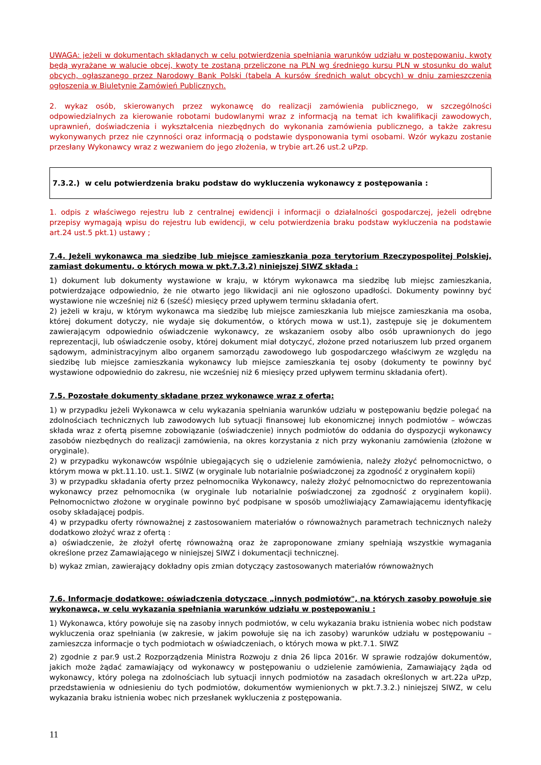UWAGA: jeżeli w dokumentach składanych w celu potwierdzenia spełniania warunków udziału w postępowaniu, kwoty będą wyrażane w walucie obcej, kwoty te zostaną przeliczone na PLN wg średniego kursu PLN w stosunku do walut obcych, ogłaszanego przez Narodowy Bank Polski (tabela A kursów średnich walut obcych) w dniu zamieszczenia ogłoszenia w Biuletynie Zamówień Publicznych.
2. wykaz osób, skierowanych przez wykonawcę do realizacji zamówienia publicznego, w szczególności odpowiedzialnych za kierowanie robotami budowlanymi wraz z informacją na temat ich kwalifikacji zawodowych, uprawnień, doświadczenia i wykształcenia niezbędnych do wykonania zamówienia publicznego, a także zakresu wykonywanych przez nie czynności oraz informacją o podstawie dysponowania tymi osobami. Wzór wykazu zostanie przesłany Wykonawcy wraz z wezwaniem do jego złożenia, w trybie art.26 ust.2 uPzp.
7.3.2.) w celu potwierdzenia braku podstaw do wykluczenia wykonawcy z postępowania :
1. odpis z właściwego rejestru lub z centralnej ewidencji i informacji o działalności gospodarczej, jeżeli odrębne przepisy wymagają wpisu do rejestru lub ewidencji, w celu potwierdzenia braku podstaw wykluczenia na podstawie art.24 ust.5 pkt.1) ustawy ;
7.4. Jeżeli wykonawca ma siedzibę lub miejsce zamieszkania poza terytorium Rzeczypospolitej Polskiej, zamiast dokumentu, o których mowa w pkt.7.3.2) niniejszej SIWZ składa :
1) dokument lub dokumenty wystawione w kraju, w którym wykonawca ma siedzibę lub miejsc zamieszkania, potwierdzające odpowiednio, że nie otwarto jego likwidacji ani nie ogłoszono upadłości. Dokumenty powinny być wystawione nie wcześniej niż 6 (sześć) miesięcy przed upływem terminu składania ofert.
2) jeżeli w kraju, w którym wykonawca ma siedzibę lub miejsce zamieszkania lub miejsce zamieszkania ma osoba, której dokument dotyczy, nie wydaje się dokumentów, o których mowa w ust.1), zastępuje się je dokumentem zawierającym odpowiednio oświadczenie wykonawcy, ze wskazaniem osoby albo osób uprawnionych do jego reprezentacji, lub oświadczenie osoby, której dokument miał dotyczyć, złożone przed notariuszem lub przed organem sądowym, administracyjnym albo organem samorządu zawodowego lub gospodarczego właściwym ze względu na siedzibę lub miejsce zamieszkania wykonawcy lub miejsce zamieszkania tej osoby (dokumenty te powinny być wystawione odpowiednio do zakresu, nie wcześniej niż 6 miesięcy przed upływem terminu składania ofert).
7.5. Pozostałe dokumenty składane przez wykonawcę wraz z ofertą:
1) w przypadku jeżeli Wykonawca w celu wykazania spełniania warunków udziału w postępowaniu będzie polegać na zdolnościach technicznych lub zawodowych lub sytuacji finansowej lub ekonomicznej innych podmiotów – wówczas składa wraz z ofertą pisemne zobowiązanie (oświadczenie) innych podmiotów do oddania do dyspozycji wykonawcy zasobów niezbędnych do realizacji zamówienia, na okres korzystania z nich przy wykonaniu zamówienia (złożone w oryginale).
2) w przypadku wykonawców wspólnie ubiegających się o udzielenie zamówienia, należy złożyć pełnomocnictwo, o którym mowa w pkt.11.10. ust.1. SIWZ (w oryginale lub notarialnie poświadczonej za zgodność z oryginałem kopii)
3) w przypadku składania oferty przez pełnomocnika Wykonawcy, należy złożyć pełnomocnictwo do reprezentowania wykonawcy przez pełnomocnika (w oryginale lub notarialnie poświadczonej za zgodność z oryginałem kopii). Pełnomocnictwo złożone w oryginale powinno być podpisane w sposób umożliwiający Zamawiającemu identyfikację osoby składającej podpis.
4) w przypadku oferty równoważnej z zastosowaniem materiałów o równoważnych parametrach technicznych należy dodatkowo złożyć wraz z ofertą :
a) oświadczenie, że złożył ofertę równoważną oraz że zaproponowane zmiany spełniają wszystkie wymagania określone przez Zamawiającego w niniejszej SIWZ i dokumentacji technicznej.
b) wykaz zmian, zawierający dokładny opis zmian dotyczący zastosowanych materiałów równoważnych
7.6. Informacje dodatkowe: oświadczenia dotyczące „innych podmiotów", na których zasoby powołuje się wykonawca, w celu wykazania spełniania warunków udziału w postępowaniu :
1) Wykonawca, który powołuje się na zasoby innych podmiotów, w celu wykazania braku istnienia wobec nich podstaw wykluczenia oraz spełniania (w zakresie, w jakim powołuje się na ich zasoby) warunków udziału w postępowaniu – zamieszcza informacje o tych podmiotach w oświadczeniach, o których mowa w pkt.7.1. SIWZ
2) zgodnie z par.9 ust.2 Rozporządzenia Ministra Rozwoju z dnia 26 lipca 2016r. W sprawie rodzajów dokumentów, jakich może żądać zamawiający od wykonawcy w postępowaniu o udzielenie zamówienia, Zamawiający żąda od wykonawcy, który polega na zdolnościach lub sytuacji innych podmiotów na zasadach określonych w art.22a uPzp, przedstawienia w odniesieniu do tych podmiotów, dokumentów wymienionych w pkt.7.3.2.) niniejszej SIWZ, w celu wykazania braku istnienia wobec nich przesłanek wykluczenia z postępowania.
11